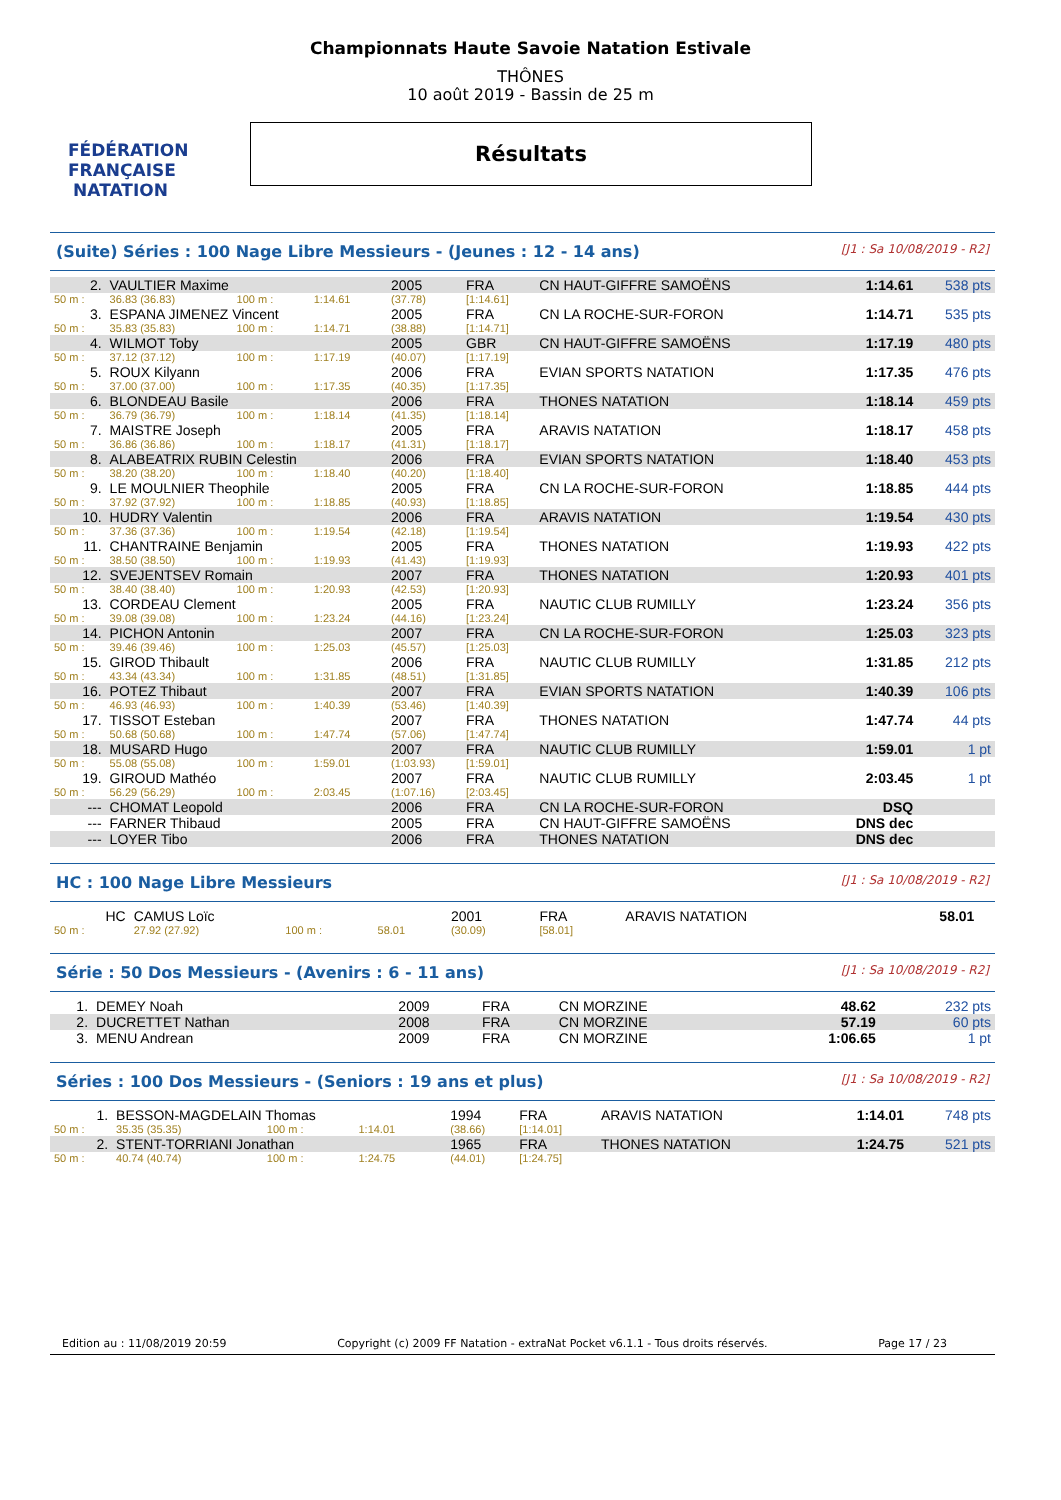FÉDÉRATION FRANÇAISE
NATATION
Championnats Haute Savoie Natation Estivale
THÔNES
10 août 2019 - Bassin de 25 m
Résultats
(Suite) Séries : 100 Nage Libre Messieurs - (Jeunes : 12 - 14 ans) [J1 : Sa 10/08/2019 - R2]
| 2. | VAULTIER Maxime | | | 2005 | FRA | CN HAUT-GIFFRE SAMOËNS | 1:14.61 | 538 pts |
| 50 m : | 36.83 (36.83) | 100 m : | 1:14.61 | (37.78) | [1:14.61] | | | |
| 3. | ESPANA JIMENEZ Vincent | | | 2005 | FRA | CN LA ROCHE-SUR-FORON | 1:14.71 | 535 pts |
| 50 m : | 35.83 (35.83) | 100 m : | 1:14.71 | (38.88) | [1:14.71] | | | |
| 4. | WILMOT Toby | | | 2005 | GBR | CN HAUT-GIFFRE SAMOËNS | 1:17.19 | 480 pts |
| 50 m : | 37.12 (37.12) | 100 m : | 1:17.19 | (40.07) | [1:17.19] | | | |
| 5. | ROUX Kilyann | | | 2006 | FRA | EVIAN SPORTS NATATION | 1:17.35 | 476 pts |
| 50 m : | 37.00 (37.00) | 100 m : | 1:17.35 | (40.35) | [1:17.35] | | | |
| 6. | BLONDEAU Basile | | | 2006 | FRA | THONES NATATION | 1:18.14 | 459 pts |
| 50 m : | 36.79 (36.79) | 100 m : | 1:18.14 | (41.35) | [1:18.14] | | | |
| 7. | MAISTRE Joseph | | | 2005 | FRA | ARAVIS NATATION | 1:18.17 | 458 pts |
| 50 m : | 36.86 (36.86) | 100 m : | 1:18.17 | (41.31) | [1:18.17] | | | |
| 8. | ALABEATRIX RUBIN Celestin | | | 2006 | FRA | EVIAN SPORTS NATATION | 1:18.40 | 453 pts |
| 50 m : | 38.20 (38.20) | 100 m : | 1:18.40 | (40.20) | [1:18.40] | | | |
| 9. | LE MOULNIER Theophile | | | 2005 | FRA | CN LA ROCHE-SUR-FORON | 1:18.85 | 444 pts |
| 50 m : | 37.92 (37.92) | 100 m : | 1:18.85 | (40.93) | [1:18.85] | | | |
| 10. | HUDRY Valentin | | | 2006 | FRA | ARAVIS NATATION | 1:19.54 | 430 pts |
| 50 m : | 37.36 (37.36) | 100 m : | 1:19.54 | (42.18) | [1:19.54] | | | |
| 11. | CHANTRAINE Benjamin | | | 2005 | FRA | THONES NATATION | 1:19.93 | 422 pts |
| 50 m : | 38.50 (38.50) | 100 m : | 1:19.93 | (41.43) | [1:19.93] | | | |
| 12. | SVEJENTSEV Romain | | | 2007 | FRA | THONES NATATION | 1:20.93 | 401 pts |
| 50 m : | 38.40 (38.40) | 100 m : | 1:20.93 | (42.53) | [1:20.93] | | | |
| 13. | CORDEAU Clement | | | 2005 | FRA | NAUTIC CLUB RUMILLY | 1:23.24 | 356 pts |
| 50 m : | 39.08 (39.08) | 100 m : | 1:23.24 | (44.16) | [1:23.24] | | | |
| 14. | PICHON Antonin | | | 2007 | FRA | CN LA ROCHE-SUR-FORON | 1:25.03 | 323 pts |
| 50 m : | 39.46 (39.46) | 100 m : | 1:25.03 | (45.57) | [1:25.03] | | | |
| 15. | GIROD Thibault | | | 2006 | FRA | NAUTIC CLUB RUMILLY | 1:31.85 | 212 pts |
| 50 m : | 43.34 (43.34) | 100 m : | 1:31.85 | (48.51) | [1:31.85] | | | |
| 16. | POTEZ Thibaut | | | 2007 | FRA | EVIAN SPORTS NATATION | 1:40.39 | 106 pts |
| 50 m : | 46.93 (46.93) | 100 m : | 1:40.39 | (53.46) | [1:40.39] | | | |
| 17. | TISSOT Esteban | | | 2007 | FRA | THONES NATATION | 1:47.74 | 44 pts |
| 50 m : | 50.68 (50.68) | 100 m : | 1:47.74 | (57.06) | [1:47.74] | | | |
| 18. | MUSARD Hugo | | | 2007 | FRA | NAUTIC CLUB RUMILLY | 1:59.01 | 1 pt |
| 50 m : | 55.08 (55.08) | 100 m : | 1:59.01 | (1:03.93) | [1:59.01] | | | |
| 19. | GIROUD Mathéo | | | 2007 | FRA | NAUTIC CLUB RUMILLY | 2:03.45 | 1 pt |
| 50 m : | 56.29 (56.29) | 100 m : | 2:03.45 | (1:07.16) | [2:03.45] | | | |
| --- | CHOMAT Leopold | | | 2006 | FRA | CN LA ROCHE-SUR-FORON | DSQ | |
| --- | FARNER Thibaud | | | 2005 | FRA | CN HAUT-GIFFRE SAMOËNS | DNS dec | |
| --- | LOYER Tibo | | | 2006 | FRA | THONES NATATION | DNS dec | |
HC : 100 Nage Libre Messieurs [J1 : Sa 10/08/2019 - R2]
| HC | CAMUS Loïc | | | 2001 | FRA | ARAVIS NATATION | 58.01 | |
| 50 m : | 27.92 (27.92) | 100 m : | 58.01 | (30.09) | [58.01] | | | |
Série : 50 Dos Messieurs - (Avenirs : 6 - 11 ans) [J1 : Sa 10/08/2019 - R2]
| 1. | DEMEY Noah | 2009 | FRA | CN MORZINE | 48.62 | 232 pts |
| 2. | DUCRETTET Nathan | 2008 | FRA | CN MORZINE | 57.19 | 60 pts |
| 3. | MENU Andrean | 2009 | FRA | CN MORZINE | 1:06.65 | 1 pt |
Séries : 100 Dos Messieurs - (Seniors : 19 ans et plus) [J1 : Sa 10/08/2019 - R2]
| 1. | BESSON-MAGDELAIN Thomas | | | 1994 | FRA | ARAVIS NATATION | 1:14.01 | 748 pts |
| 50 m : | 35.35 (35.35) | 100 m : | 1:14.01 | (38.66) | [1:14.01] | | | |
| 2. | STENT-TORRIANI Jonathan | | | 1965 | FRA | THONES NATATION | 1:24.75 | 521 pts |
| 50 m : | 40.74 (40.74) | 100 m : | 1:24.75 | (44.01) | [1:24.75] | | | |
Edition au : 11/08/2019 20:59 Copyright (c) 2009 FF Natation - extraNat Pocket v6.1.1 - Tous droits réservés. Page 17 / 23